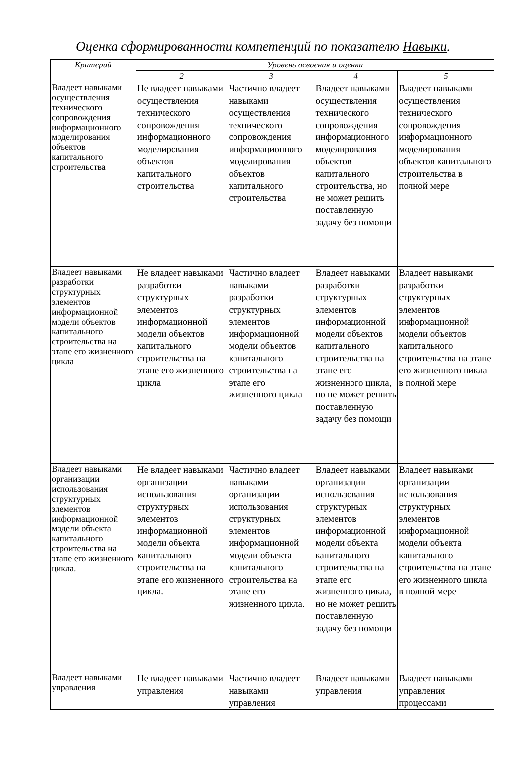Оценка сформированности компетенций по показателю Навыки.
| Критерий | Уровень освоения и оценка | | | |
| --- | --- | --- | --- | --- |
| | 2 | 3 | 4 | 5 |
| Владеет навыками осуществления технического сопровождения информационного моделирования объектов капитального строительства | Не владеет навыками осуществления технического сопровождения информационного моделирования объектов капитального строительства | Частично владеет навыками осуществления технического сопровождения информационного моделирования объектов капитального строительства | Владеет навыками осуществления технического сопровождения информационного моделирования объектов капитального строительства, но не может решить поставленную задачу без помощи | Владеет навыками осуществления технического сопровождения информационного моделирования объектов капитального строительства в полной мере |
| Владеет навыками разработки структурных элементов информационной модели объектов капитального строительства на этапе его жизненного цикла | Не владеет навыками разработки структурных элементов информационной модели объектов капитального строительства на этапе его жизненного цикла | Частично владеет навыками разработки структурных элементов информационной модели объектов капитального строительства на этапе его жизненного цикла | Владеет навыками разработки структурных элементов информационной модели объектов капитального строительства на этапе его жизненного цикла, но не может решить поставленную задачу без помощи | Владеет навыками разработки структурных элементов информационной модели объектов капитального строительства на этапе его жизненного цикла в полной мере |
| Владеет навыками организации использования структурных элементов информационной модели объекта капитального строительства на этапе его жизненного цикла. | Не владеет навыками организации использования структурных элементов информационной модели объекта капитального строительства на этапе его жизненного цикла. | Частично владеет навыками организации использования структурных элементов информационной модели объекта капитального строительства на этапе его жизненного цикла. | Владеет навыками организации использования структурных элементов информационной модели объекта капитального строительства на этапе его жизненного цикла, но не может решить поставленную задачу без помощи | Владеет навыками организации использования структурных элементов информационной модели объекта капитального строительства на этапе его жизненного цикла в полной мере |
| Владеет навыками управления | Не владеет навыками управления | Частично владеет навыками управления | Владеет навыками управления | Владеет навыками управления процессами |